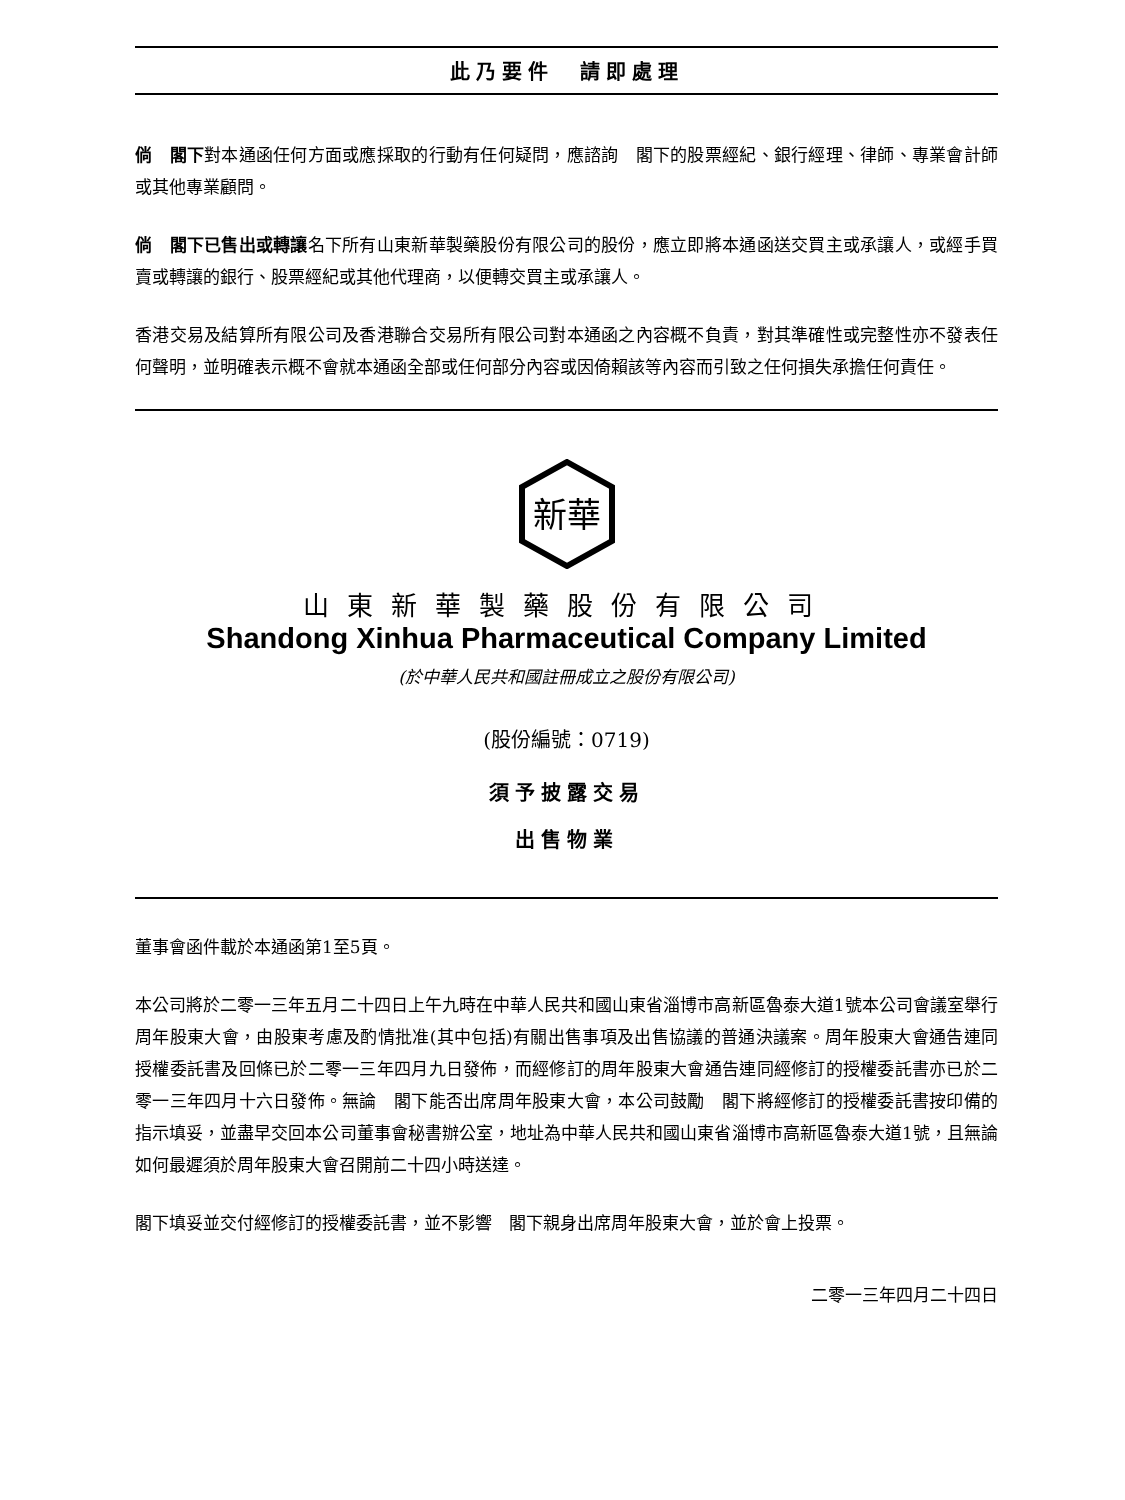此乃要件　請即處理
倘　閣下對本通函任何方面或應採取的行動有任何疑問，應諮詢　閣下的股票經紀、銀行經理、律師、專業會計師或其他專業顧問。
倘　閣下已售出或轉讓名下所有山東新華製藥股份有限公司的股份，應立即將本通函送交買主或承讓人，或經手買賣或轉讓的銀行、股票經紀或其他代理商，以便轉交買主或承讓人。
香港交易及結算所有限公司及香港聯合交易所有限公司對本通函之內容概不負責，對其準確性或完整性亦不發表任何聲明，並明確表示概不會就本通函全部或任何部分內容或因倚賴該等內容而引致之任何損失承擔任何責任。
新華
山東新華製藥股份有限公司
Shandong Xinhua Pharmaceutical Company Limited
(於中華人民共和國註冊成立之股份有限公司)
(股份編號：0719)
須予披露交易
出售物業
董事會函件載於本通函第1至5頁。
本公司將於二零一三年五月二十四日上午九時在中華人民共和國山東省淄博市高新區魯泰大道1號本公司會議室舉行周年股東大會，由股東考慮及酌情批准(其中包括)有關出售事項及出售協議的普通決議案。周年股東大會通告連同授權委託書及回條已於二零一三年四月九日發佈，而經修訂的周年股東大會通告連同經修訂的授權委託書亦已於二零一三年四月十六日發佈。無論　閣下能否出席周年股東大會，本公司鼓勵　閣下將經修訂的授權委託書按印備的指示填妥，並盡早交回本公司董事會秘書辦公室，地址為中華人民共和國山東省淄博市高新區魯泰大道1號，且無論如何最遲須於周年股東大會召開前二十四小時送達。
閣下填妥並交付經修訂的授權委託書，並不影響　閣下親身出席周年股東大會，並於會上投票。
二零一三年四月二十四日